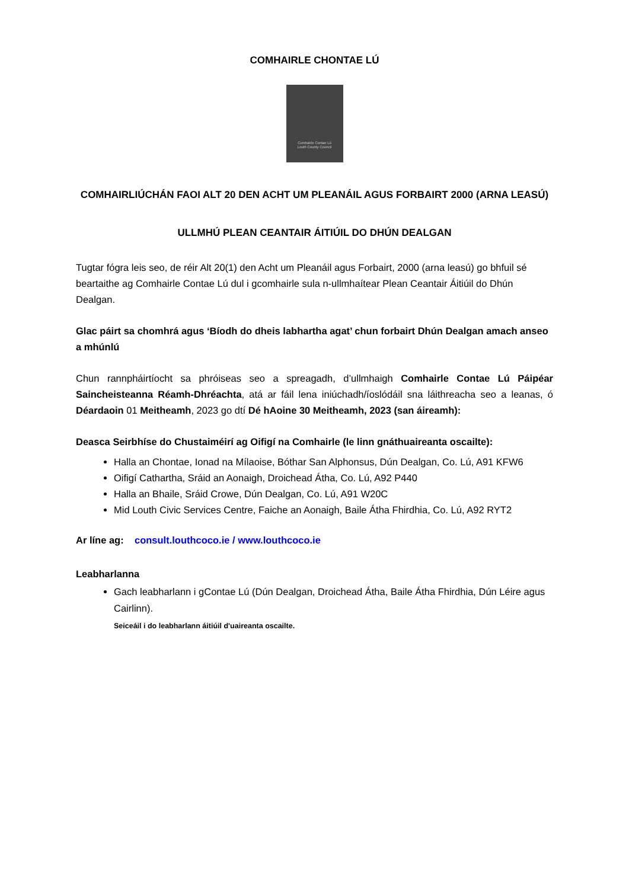COMHAIRLE CHONTAE LÚ
Comhairle Contae Lú
Louth County Council
COMHAIRLIÚCHÁN FAOI ALT 20 DEN ACHT UM PLEANÁIL AGUS FORBAIRT 2000 (ARNA LEASÚ)
ULLMHÚ PLEAN CEANTAIR ÁITIÚIL DO DHÚN DEALGAN
Tugtar fógra leis seo, de réir Alt 20(1) den Acht um Pleanáil agus Forbairt, 2000 (arna leasú) go bhfuil sé beartaithe ag Comhairle Contae Lú dul i gcomhairle sula n-ullmhaítear Plean Ceantair Áitiúil do Dhún Dealgan.
Glac páirt sa chomhrá agus ‘Bíodh do dheis labhartha agat’ chun forbairt Dhún Dealgan amach anseo a mhúnlú
Chun rannpháirtíocht sa phróiseas seo a spreagadh, d’ullmhaigh Comhairle Contae Lú Páipéar Saincheisteanna Réamh-Dhréachta, atá ar fáil lena iniúchadh/íoslódáil sna láithreacha seo a leanas, ó Déardaoin 01 Meitheamh, 2023 go dtí Dé hAoine 30 Meitheamh, 2023 (san áireamh):
Deasca Seirbhíse do Chustaiméirí ag Oifigí na Comhairle (le linn gnáthuaireanta oscailte):
Halla an Chontae, Ionad na Mílaoise, Bóthar San Alphonsus, Dún Dealgan, Co. Lú, A91 KFW6
Oifigí Cathartha, Sráid an Aonaigh, Droichead Átha, Co. Lú, A92 P440
Halla an Bhaile, Sráid Crowe, Dún Dealgan, Co. Lú, A91 W20C
Mid Louth Civic Services Centre, Faiche an Aonaigh, Baile Átha Fhirdhia, Co. Lú, A92 RYT2
Ar líne ag: consult.louthcoco.ie / www.louthcoco.ie
Leabharlanna
Gach leabharlann i gContae Lú (Dún Dealgan, Droichead Átha, Baile Átha Fhirdhia, Dún Léire agus Cairlinn).
Seiceáil i do leabharlann áitiúil d'uaireanta oscailte.